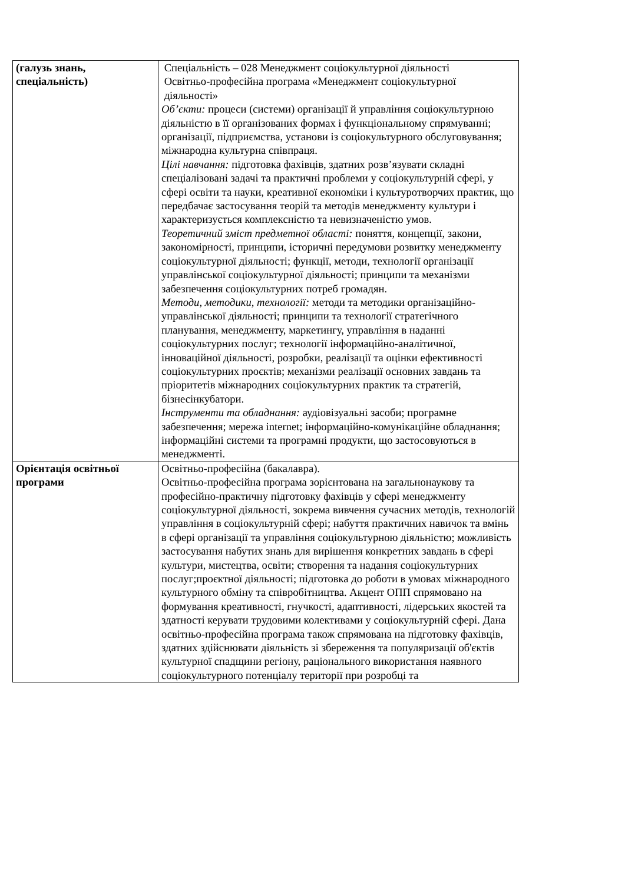| (галузь знань, спеціальність) | Спеціальність – 028 Менеджмент соціокультурної діяльності Освітньо-професійна програма «Менеджмент соціокультурної діяльності» Об’єкти: процеси (системи) організації й управління соціокультурною діяльністю в її організованих формах і функціональному спрямуванні; організації, підприємства, установи із соціокультурного обслуговування; міжнародна культурна співпраця. Цілі навчання: підготовка фахівців, здатних розв’язувати складні спеціалізовані задачі та практичні проблеми у соціокультурній сфері, у сфері освіти та науки, креативної економіки і культуротворчих практик, що передбачає застосування теорій та методів менеджменту культури і характеризується комплексністю та невизначеністю умов. Теоретичний зміст предметної області: поняття, концепції, закони, закономірності, принципи, історичні передумови розвитку менеджменту соціокультурної діяльності; функції, методи, технології організації управлінської соціокультурної діяльності; принципи та механізми забезпечення соціокультурних потреб громадян. Методи, методики, технології: методи та методики організаційно-управлінської діяльності; принципи та технології стратегічного планування, менеджменту, маркетингу, управління в наданні соціокультурних послуг; технології інформаційно-аналітичної, інноваційної діяльності, розробки, реалізації та оцінки ефективності соціокультурних проєктів; механізми реалізації основних завдань та пріоритетів міжнародних соціокультурних практик та стратегій, бізнесінкубатори. Інструменти та обладнання: аудіовізуальні засоби; програмне забезпечення; мережа internet; інформаційно-комунікаційне обладнання; інформаційні системи та програмні продукти, що застосовуються в менеджменті. |
| Орієнтація освітньої програми | Освітньо-професійна (бакалавра). Освітньо-професійна програма зорієнтована на загальнонаукову та професійно-практичну підготовку фахівців у сфері менеджменту соціокультурної діяльності, зокрема вивчення сучасних методів, технологій управління в соціокультурній сфері; набуття практичних навичок та вмінь в сфері організації та управління соціокультурною діяльністю; можливість застосування набутих знань для вирішення конкретних завдань в сфері культури, мистецтва, освіти; створення та надання соціокультурних послуг;проєктної діяльності; підготовка до роботи в умовах міжнародного культурного обміну та співробітництва. Акцент ОПП спрямовано на формування креативності, гнучкості, адаптивності, лідерських якостей та здатності керувати трудовими колективами у соціокультурній сфері. Дана освітньо-професійна програма також спрямована на підготовку фахівців, здатних здійснювати діяльність зі збереження та популяризації об'єктів культурної спадщини регіону, раціонального використання наявного соціокультурного потенціалу території при розробці та |